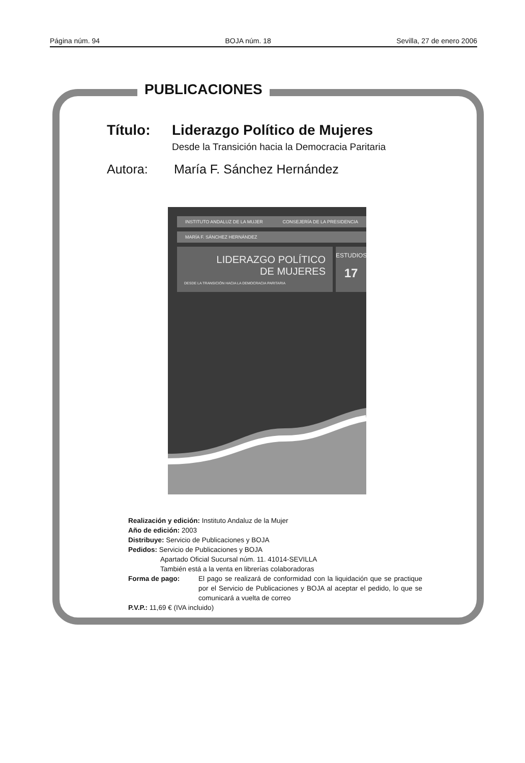Página núm. 94 BOJA núm. 18 Sevilla, 27 de enero 2006
PUBLICACIONES
Título: Liderazgo Político de Mujeres
Desde la Transición hacia la Democracia Paritaria
Autora: María F. Sánchez Hernández
INSTITUTO ANDALUZ DE LA MUJER CONSEJERÍA DE LA PRESIDENCIA
MARÍA F. SÁNCHEZ HERNÁNDEZ
LIDERAZGO POLÍTICO
DE MUJERES
DESDE LA TRANSICIÓN HACIA LA DEMOCRACIA PARITARIA
ESTUDIOS
17
Realización y edición: Instituto Andaluz de la Mujer
Año de edición: 2003
Distribuye: Servicio de Publicaciones y BOJA
Pedidos: Servicio de Publicaciones y BOJA
Apartado Oficial Sucursal núm. 11. 41014-SEVILLA
También está a la venta en librerías colaboradoras
Forma de pago: El pago se realizará de conformidad con la liquidación que se practique por el Servicio de Publicaciones y BOJA al aceptar el pedido, lo que se comunicará a vuelta de correo
P.V.P.: 11,69 € (IVA incluido)